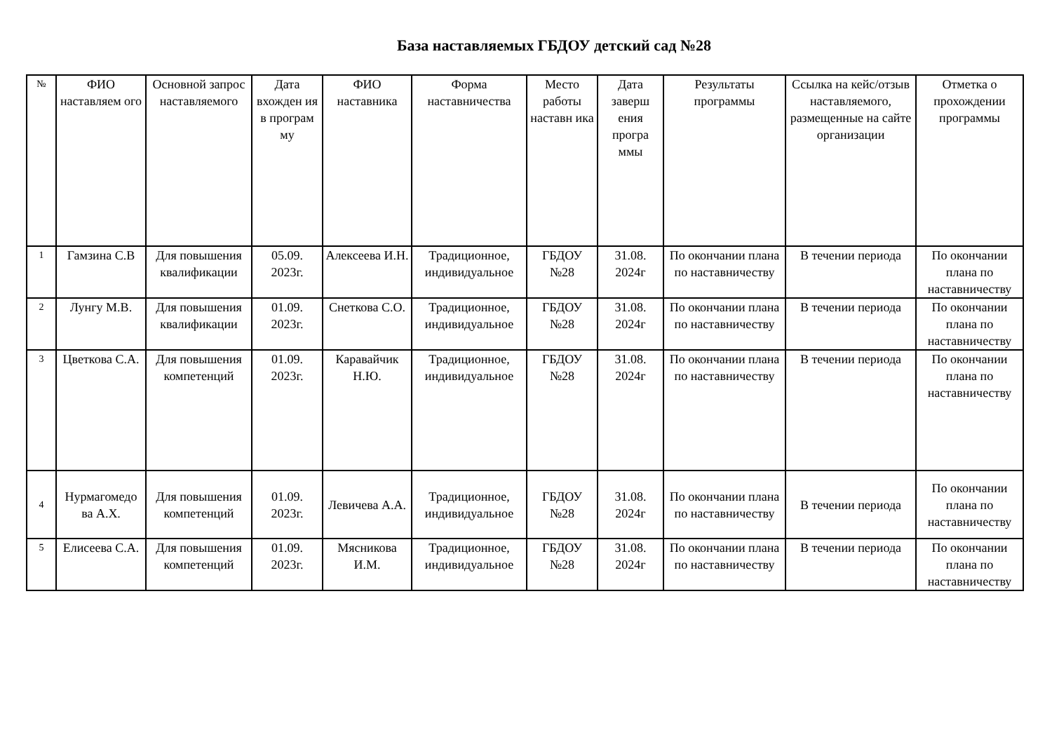База наставляемых ГБДОУ детский сад №28
| № | ФИО наставляем ого | Основной запрос наставляемого | Дата вхожден ия в програм му | ФИО наставника | Форма наставничества | Место работы наставн ика | Дата заверш ения програ ммы | Результаты программы | Ссылка на кейс/отзыв наставляемого, размещенные на сайте организации | Отметка о прохождении программы |
| --- | --- | --- | --- | --- | --- | --- | --- | --- | --- | --- |
| 1 | Гамзина С.В | Для повышения квалификации | 05.09. 2023г. | Алексеева И.Н. | Традиционное, индивидуальное | ГБДОУ №28 | 31.08. 2024г | По окончании плана по наставничеству | В течении периода | По окончании плана по наставничеству |
| 2 | Лунгу М.В. | Для повышения квалификации | 01.09. 2023г. | Снеткова С.О. | Традиционное, индивидуальное | ГБДОУ №28 | 31.08. 2024г | По окончании плана по наставничеству | В течении периода | По окончании плана по наставничеству |
| 3 | Цветкова С.А. | Для повышения компетенций | 01.09. 2023г. | Каравайчик Н.Ю. | Традиционное, индивидуальное | ГБДОУ №28 | 31.08. 2024г | По окончании плана по наставничеству | В течении периода | По окончании плана по наставничеству |
| 4 | Нурмагомедо ва А.Х. | Для повышения компетенций | 01.09. 2023г. | Левичева А.А. | Традиционное, индивидуальное | ГБДОУ №28 | 31.08. 2024г | По окончании плана по наставничеству | В течении периода | По окончании плана по наставничеству |
| 5 | Елисеева С.А. | Для повышения компетенций | 01.09. 2023г. | Мясникова И.М. | Традиционное, индивидуальное | ГБДОУ №28 | 31.08. 2024г | По окончании плана по наставничеству | В течении периода | По окончании плана по наставничеству |